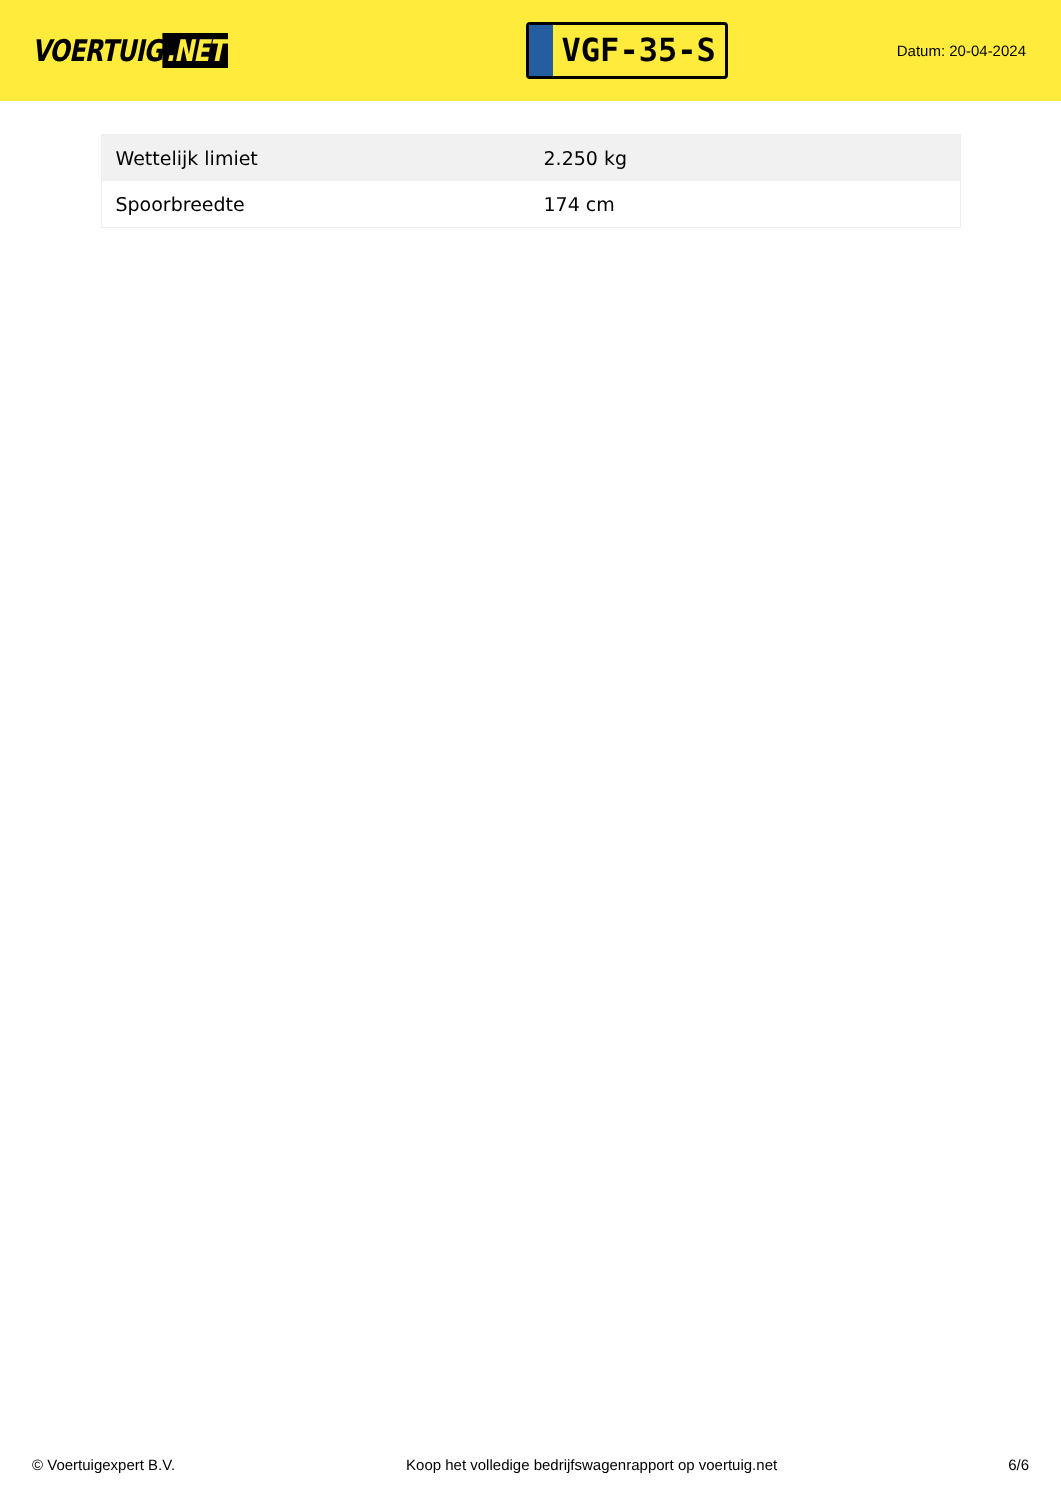VOERTUIG.NET
VGF-35-S
Datum: 20-04-2024
| Wettelijk limiet | 2.250 kg |
| Spoorbreedte | 174 cm |
© Voertuigexpert B.V. Koop het volledige bedrijfswagenrapport op voertuig.net 6/6